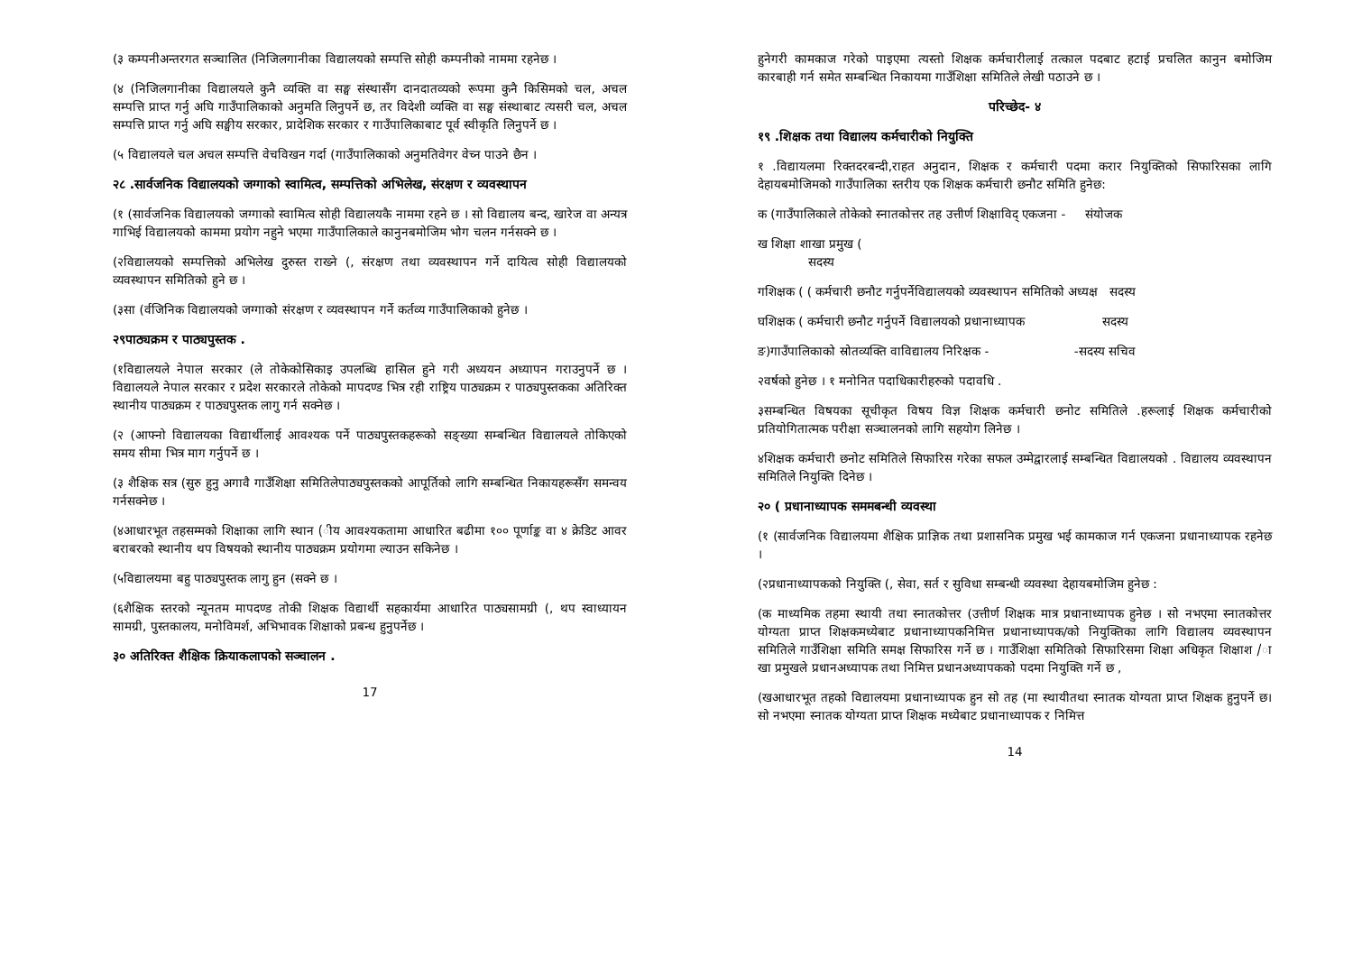(३ कम्पनीअन्तरगत सञ्चालित (निजिलगानीका विद्यालयको सम्पत्ति सोही कम्पनीको नाममा रहनेछ ।
(४ (निजिलगानीका विद्यालयले कुनै व्यक्ति वा सङ्घ संस्थासँग दानदातव्यको रूपमा कुनै किसिमको चल, अचल सम्पत्ति प्राप्त गर्नु अघि गाउँपालिकाको अनुमति लिनुपर्ने छ, तर विदेशी व्यक्ति वा सङ्घ संस्थाबाट त्यसरी चल, अचल सम्पत्ति प्राप्त गर्नु अघि सङ्घीय सरकार, प्रादेशिक सरकार र गाउँपालिकाबाट पूर्व स्वीकृति लिनुपर्ने छ ।
(५ विद्यालयले चल अचल सम्पत्ति वेचविखन गर्दा (गाउँपालिकाको अनुमतिवेगर वेच्न पाउने छैन ।
२८ .सार्वजनिक विद्यालयको जग्गाको स्वामित्व, सम्पत्तिको अभिलेख, संरक्षण र व्यवस्थापन
(१ (सार्वजनिक विद्यालयको जग्गाको स्वामित्व सोही विद्यालयकै नाममा रहने छ । सो विद्यालय बन्द, खारेज वा अन्यत्र गाभिई विद्यालयको काममा प्रयोग नहुने भएमा गाउँपालिकाले कानुनबमोजिम भोग चलन गर्नसक्ने छ ।
(२विद्यालयको सम्पत्तिको अभिलेख दुरुस्त राख्ने (, संरक्षण तथा व्यवस्थापन गर्ने दायित्व सोही विद्यालयको व्यवस्थापन समितिको हुने छ ।
(३सा (र्वजिनिक विद्यालयको जग्गाको संरक्षण र व्यवस्थापन गर्ने कर्तव्य गाउँपालिकाको हुनेछ ।
२९पाठ्यक्रम र पाठ्यपुस्तक .
(१विद्यालयले नेपाल सरकार (ले तोकेकोसिकाइ उपलब्धि हासिल हुने गरी अध्ययन अध्यापन गराउनुपर्ने छ । विद्यालयले नेपाल सरकार र प्रदेश सरकारले तोकेको मापदण्ड भित्र रही राष्ट्रिय पाठ्यक्रम र पाठ्यपुस्तकका अतिरिक्त स्थानीय पाठ्यक्रम र पाठ्यपुस्तक लागु गर्न सक्नेछ ।
(२ (आफ्नो विद्यालयका विद्यार्थीलाई आवश्यक पर्ने पाठ्यपुस्तकहरूको सङ्ख्या सम्बन्धित विद्यालयले तोकिएको समय सीमा भित्र माग गर्नुपर्ने छ ।
(३ शैक्षिक सत्र (सुरु हुनु अगावै गाउँशिक्षा समितिलेपाठ्यपुस्तकको आपूर्तिको लागि सम्बन्धित निकायहरूसँग समन्वय गर्नसक्नेछ ।
(४आधारभूत तहसम्मको शिक्षाका लागि स्थान (ीय आवश्यकतामा आधारित बढीमा १०० पूर्णाङ्क वा ४ क्रेडिट आवर बराबरको स्थानीय थप विषयको स्थानीय पाठ्यक्रम प्रयोगमा ल्याउन सकिनेछ ।
(५विद्यालयमा बहु पाठ्यपुस्तक लागु हुन (सक्ने छ ।
(६शैक्षिक स्तरको न्यूनतम मापदण्ड तोकी शिक्षक विद्यार्थी सहकार्यमा आधारित पाठ्यसामग्री (, थप स्वाध्यायन सामग्री, पुस्तकालय, मनोविमर्श, अभिभावक शिक्षाको प्रबन्ध हुनुपर्नेछ ।
३० अतिरिक्त शैक्षिक क्रियाकलापको सञ्चालन .
17
हुनेगरी कामकाज गरेको पाइएमा त्यस्तो शिक्षक कर्मचारीलाई तत्काल पदबाट हटाई प्रचलित कानुन बमोजिम कारबाही गर्न समेत सम्बन्धित निकायमा गाउँशिक्षा समितिले लेखी पठाउने छ ।
परिच्छेद- ४
१९ .शिक्षक तथा विद्यालय कर्मचारीको नियुक्ति
१ .विद्यायलमा रिक्तदरबन्दी,राहत अनुदान, शिक्षक र कर्मचारी पदमा करार नियुक्तिको सिफारिसका लागि देहायबमोजिमको गाउँपालिका स्तरीय एक शिक्षक कर्मचारी छनौट समिति हुनेछ:
क (गाउँपालिकाले तोकेको स्नातकोत्तर तह उत्तीर्ण शिक्षाविद् एकजना - संयोजक
ख शिक्षा शाखा प्रमुख (
सदस्य
गशिक्षक ( ( कर्मचारी छनौट गर्नुपर्नेविद्यालयको व्यवस्थापन समितिको अध्यक्ष सदस्य
घशिक्षक ( कर्मचारी छनौट गर्नुपर्ने विद्यालयको प्रधानाध्यापक सदस्य
ङ)गाउँपालिकाको स्रोतव्यक्ति वाविद्यालय निरिक्षक - -सदस्य सचिव
२वर्षको हुनेछ । १ मनोनित पदाधिकारीहरुको पदावधि .
३सम्बन्धित विषयका सूचीकृत विषय विज्ञ शिक्षक कर्मचारी छनोट समितिले .हरूलाई शिक्षक कर्मचारीको प्रतियोगितात्मक परीक्षा सञ्चालनको लागि सहयोग लिनेछ ।
४शिक्षक कर्मचारी छनोट समितिले सिफारिस गरेका सफल उम्मेद्वारलाई सम्बन्धित विद्यालयको . विद्यालय व्यवस्थापन समितिले नियुक्ति दिनेछ ।
२० ( प्रधानाध्यापक सममबन्धी व्यवस्था
(१ (सार्वजनिक विद्यालयमा शैक्षिक प्राज्ञिक तथा प्रशासनिक प्रमुख भई कामकाज गर्न एकजना प्रधानाध्यापक रहनेछ ।
(२प्रधानाध्यापकको नियुक्ति (, सेवा, सर्त र सुविधा सम्बन्धी व्यवस्था देहायबमोजिम हुनेछ :
(क माध्यमिक तहमा स्थायी तथा स्नातकोत्तर (उत्तीर्ण शिक्षक मात्र प्रधानाध्यापक हुनेछ । सो नभएमा स्नातकोत्तर योग्यता प्राप्त शिक्षकमध्येबाट प्रधानाध्यापकनिमित्त प्रधानाध्यापक/को नियुक्तिका लागि विद्यालय व्यवस्थापन समितिले गाउँशिक्षा समिति समक्ष सिफारिस गर्ने छ । गाउँशिक्षा समितिको सिफारिसमा शिक्षा अधिकृत शिक्षाश /ाखा प्रमुखले प्रधानअध्यापक तथा निमित्त प्रधानअध्यापकको पदमा नियुक्ति गर्ने छ ,
(खआधारभूत तहको विद्यालयमा प्रधानाध्यापक हुन सो तह (मा स्थायीतथा स्नातक योग्यता प्राप्त शिक्षक हुनुपर्ने छ। सो नभएमा स्नातक योग्यता प्राप्त शिक्षक मध्येबाट प्रधानाध्यापक र निमित्त
14